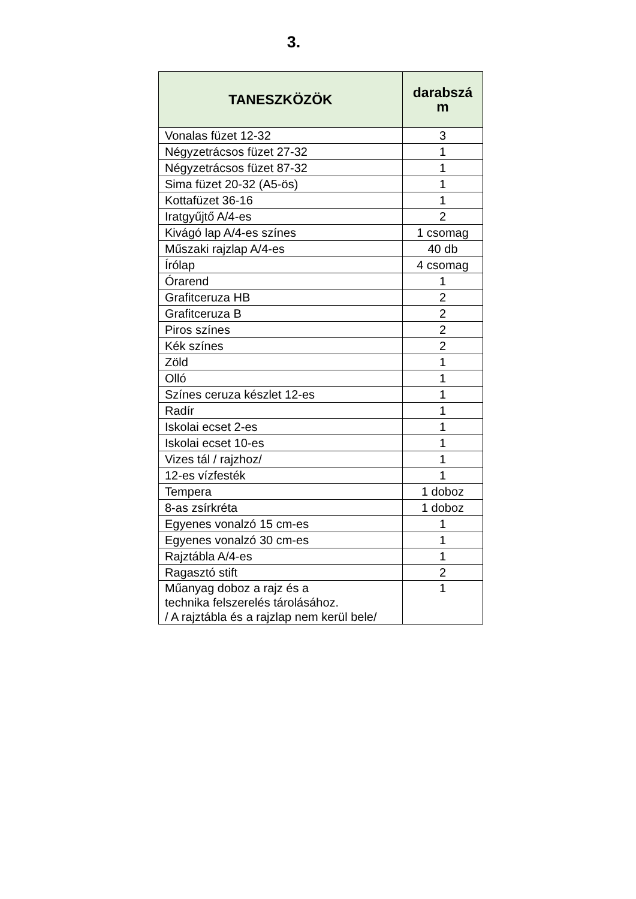3.
| TANESZKÖZÖK | darabszá m |
| --- | --- |
| Vonalas füzet 12-32 | 3 |
| Négyzetrácsos füzet 27-32 | 1 |
| Négyzetrácsos füzet 87-32 | 1 |
| Sima füzet 20-32 (A5-ös) | 1 |
| Kottafüzet 36-16 | 1 |
| Iratgyűjtő A/4-es | 2 |
| Kivágó lap A/4-es színes | 1 csomag |
| Műszaki rajzlap A/4-es | 40 db |
| Írólap | 4 csomag |
| Órarend | 1 |
| Grafitceruza HB | 2 |
| Grafitceruza B | 2 |
| Piros színes | 2 |
| Kék színes | 2 |
| Zöld | 1 |
| Olló | 1 |
| Színes ceruza készlet 12-es | 1 |
| Radír | 1 |
| Iskolai ecset 2-es | 1 |
| Iskolai ecset 10-es | 1 |
| Vizes tál / rajzhoz/ | 1 |
| 12-es vízfesték | 1 |
| Tempera | 1 doboz |
| 8-as zsírkréta | 1 doboz |
| Egyenes vonalzó 15 cm-es | 1 |
| Egyenes vonalzó 30 cm-es | 1 |
| Rajztábla A/4-es | 1 |
| Ragasztó stift | 2 |
| Műanyag doboz a rajz és a technika felszerelés tárolásához. / A rajztábla és a rajzlap nem kerül bele/ | 1 |